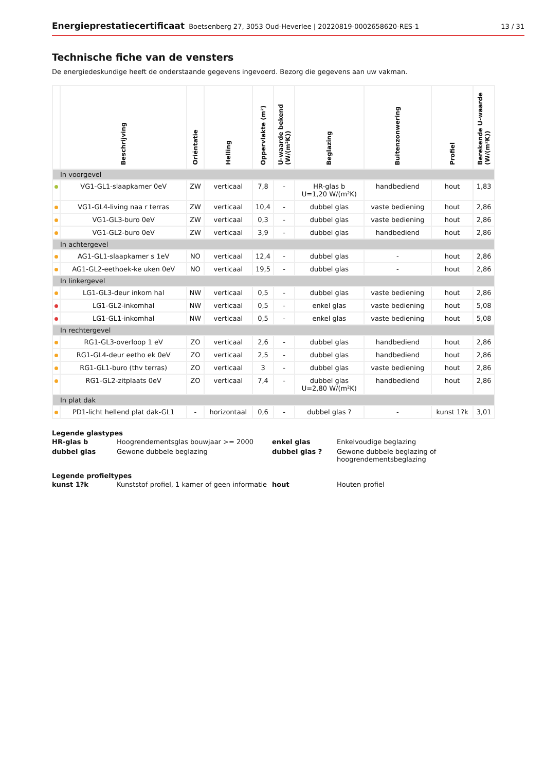Energieprestatiecertificaat Boetsenberg 27, 3053 Oud-Heverlee | 20220819-0002658620-RES-1 13 / 31
Technische fiche van de vensters
De energiedeskundige heeft de onderstaande gegevens ingevoerd. Bezorg die gegevens aan uw vakman.
| | Beschrijving | Oriëntatie | Helling | Oppervlakte (m²) | U-waarde bekend (W/(m²K)) | Beglazing | Buitenzonwering | Profiel | Berekende U-waarde (W/(m²K)) |
| --- | --- | --- | --- | --- | --- | --- | --- | --- | --- |
| In voorgevel | | | | | | | | | |
| | VG1-GL1-slaapkamer 0eV | ZW | verticaal | 7,8 | - | HR-glas b U=1,20 W/(m²K) | handbediend | hout | 1,83 |
| | VG1-GL4-living naa r terras | ZW | verticaal | 10,4 | - | dubbel glas | vaste bediening | hout | 2,86 |
| | VG1-GL3-buro 0eV | ZW | verticaal | 0,3 | - | dubbel glas | vaste bediening | hout | 2,86 |
| | VG1-GL2-buro 0eV | ZW | verticaal | 3,9 | - | dubbel glas | handbediend | hout | 2,86 |
| In achtergevel | | | | | | | | | |
| | AG1-GL1-slaapkamer s 1eV | NO | verticaal | 12,4 | - | dubbel glas | - | hout | 2,86 |
| | AG1-GL2-eethoek-ke uken 0eV | NO | verticaal | 19,5 | - | dubbel glas | - | hout | 2,86 |
| In linkergevel | | | | | | | | | |
| | LG1-GL3-deur inkom hal | NW | verticaal | 0,5 | - | dubbel glas | vaste bediening | hout | 2,86 |
| | LG1-GL2-inkomhal | NW | verticaal | 0,5 | - | enkel glas | vaste bediening | hout | 5,08 |
| | LG1-GL1-inkomhal | NW | verticaal | 0,5 | - | enkel glas | vaste bediening | hout | 5,08 |
| In rechtergevel | | | | | | | | | |
| | RG1-GL3-overloop 1 eV | ZO | verticaal | 2,6 | - | dubbel glas | handbediend | hout | 2,86 |
| | RG1-GL4-deur eetho ek 0eV | ZO | verticaal | 2,5 | - | dubbel glas | handbediend | hout | 2,86 |
| | RG1-GL1-buro (thv terras) | ZO | verticaal | 3 | - | dubbel glas | vaste bediening | hout | 2,86 |
| | RG1-GL2-zitplaats 0eV | ZO | verticaal | 7,4 | - | dubbel glas U=2,80 W/(m²K) | handbediend | hout | 2,86 |
| In plat dak | | | | | | | | | |
| | PD1-licht hellend plat dak-GL1 | - | horizontaal | 0,6 | - | dubbel glas ? | - | kunst 1?k | 3,01 |
Legende glastypes
| HR-glas b | Hoogrendementsglas bouwjaar >= 2000 | enkel glas | Enkelvoudige beglazing |
| dubbel glas | Gewone dubbele beglazing | dubbel glas ? | Gewone dubbele beglazing of hoogrendementsbeglazing |
Legende profieltypes
| kunst 1?k | Kunststof profiel, 1 kamer of geen informatie | hout | Houten profiel |